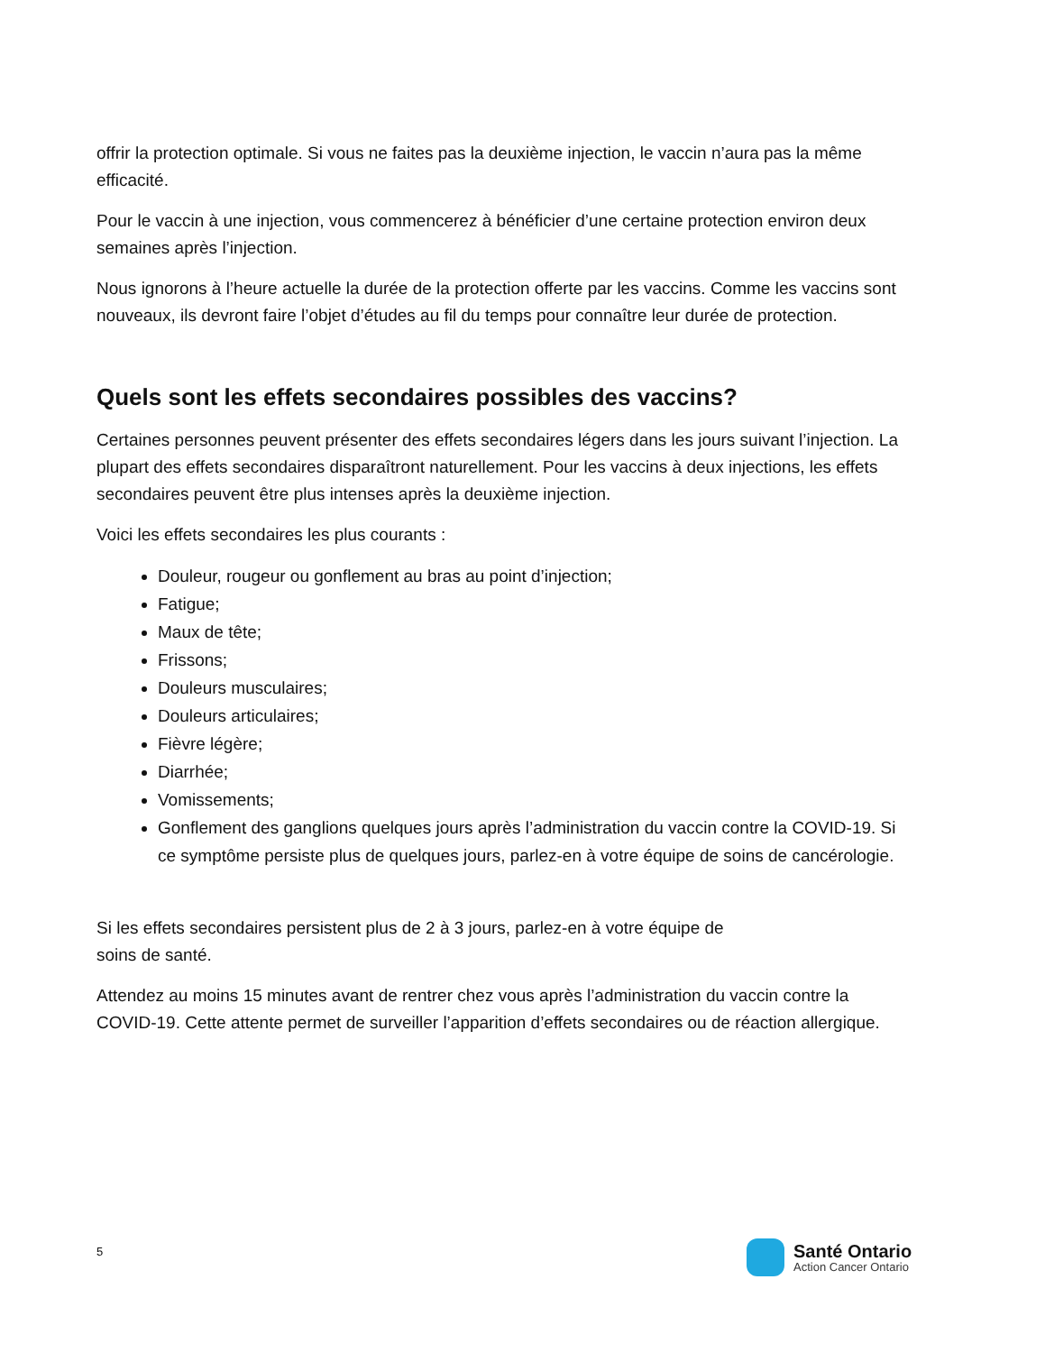offrir la protection optimale. Si vous ne faites pas la deuxième injection, le vaccin n’aura pas la même efficacité.
Pour le vaccin à une injection, vous commencerez à bénéficier d’une certaine protection environ deux semaines après l’injection.
Nous ignorons à l’heure actuelle la durée de la protection offerte par les vaccins. Comme les vaccins sont nouveaux, ils devront faire l’objet d’études au fil du temps pour connaître leur durée de protection.
Quels sont les effets secondaires possibles des vaccins?
Certaines personnes peuvent présenter des effets secondaires légers dans les jours suivant l’injection. La plupart des effets secondaires disparaîtront naturellement. Pour les vaccins à deux injections, les effets secondaires peuvent être plus intenses après la deuxième injection.
Voici les effets secondaires les plus courants :
Douleur, rougeur ou gonflement au bras au point d’injection;
Fatigue;
Maux de tête;
Frissons;
Douleurs musculaires;
Douleurs articulaires;
Fièvre légère;
Diarrhée;
Vomissements;
Gonflement des ganglions quelques jours après l’administration du vaccin contre la COVID-19. Si ce symptôme persiste plus de quelques jours, parlez-en à votre équipe de soins de cancérologie.
Si les effets secondaires persistent plus de 2 à 3 jours, parlez-en à votre équipe de
soins de santé.
Attendez au moins 15 minutes avant de rentrer chez vous après l’administration du vaccin contre la COVID-19. Cette attente permet de surveiller l’apparition d’effets secondaires ou de réaction allergique.
5
Santé Ontario
Action Cancer Ontario